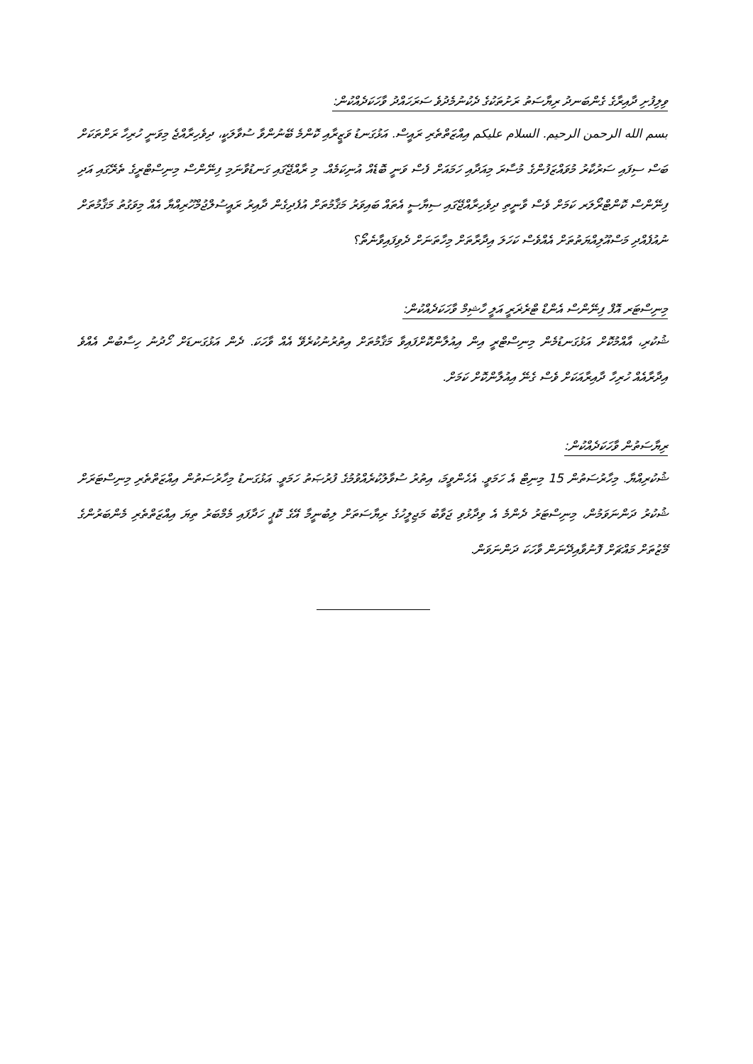ވިލިފުށި ދާއިރާގެ ގެންބަނދު ރިޔާސަތު ރަށުތަކުގެ ދެކުނުމެދުވެ ސަރަހައްދު ވާހަކަދެއްކުން:
بسم الله الرحمن الرحيم. السلام عليكم އިއްޒަތްތެރި ރައީސް. އަޅުގަނޑު ވަޒީރާއި ކޮންމެ ބޭނުންވާ ސުވާލަކީ، ދިވެހިރާއްޖެ މިވަނީ ހުރިހާ ރަށްތަކަށް ބަސް ސިފައި ސަރުކާރު މުވައްޒަފުންގެ މުސާރަ މިއަދާއި ހަމައަށް ފެސް ވަނީ ބޮޑެއް އުނިކަމެއް. މި ރާއްޖޭގައި ގަނޑުވާނަމި ފިނޭންސް މިނިސްޓްރީގެ ތެރޭގައި އަދި ފިނޭންސް ކޮންޓްރޯލަރ ކަމަށް ވެސް ވާނީތި ދިވެހިރާއްޖޭގައި ސިޔާސީ އެތައް ބައިވަރު މަޤާމުތަށް އުފެދިގެން ދާއިރު ރައީސުލްޖުމްހޫރިއްޔާ އެއް މިވަގުތު މަޤާމުތަށް ނުއުފެއްދި މަސްއޫލިއްޔަތުތަށް އެއްވެސް ކަހަލަ އިދާރާތަށް މިހާތަނަށް ދެވިފައިވާނެތޯ؟
މިނިސްޓަރ އޮފް ފިނޭންސް އެންޑް ޓްރެޜަރީ އަލީ ހާޝިމް ވާހަކަދެއްކުން:
ޝުކުރި، އާއްމުކޮށް އަޅުގަނޑުމެން މިނިސްޓްރީ އިން އިއުލާންކޮށްފައިވާ މަޤާމުތަށް އިތުރުނުކުރެވޭ އެއް ވާހަކަ. ދެން އަޅުގަނޑަށް ހޯދުނު ހިސާބުން އެއްވެ އިދާރާއެއް ހުރިހާ ދާއިރާއަކަށް ވެސް ގެނޭ އިއުލާންކޮށް ކަމަށް.
ރިޔާސަތުން ވާހަކަދެއްކުން:
ޝުކުރިއްޔާ. މިހާރުސަތުން 15 މިނިޓް އެ ހަމަވީ. އެހެންވީމަ، އިތުރު ސުވާލުކުރެއްވުމުގެ ފުރުޞަތު ހަމަވީ. އަޅުގަނޑު މިހާރުސަތުން އިއްޒަތްތެރި މިނިސްޓަރަށް ޝުކުރު ދަންނަވަމުން، މިނިސްޓަރު ދެންމެ އެ ވިދާޅުވި ޖަވާބު މަޖިލީހުގެ ރިޔާސަތަށް ލިބުނީމާ އޭގެ ކޮޕީ ހަދާފައި މެމްބަރު ތިޔަ އިއްޒަތްތެރި މެންބަރުންގެ މޭޒުތަށް މައްޗަށް ފޮނުވާއިދޭނަން ވާހަކަ ދަންނަވަން.